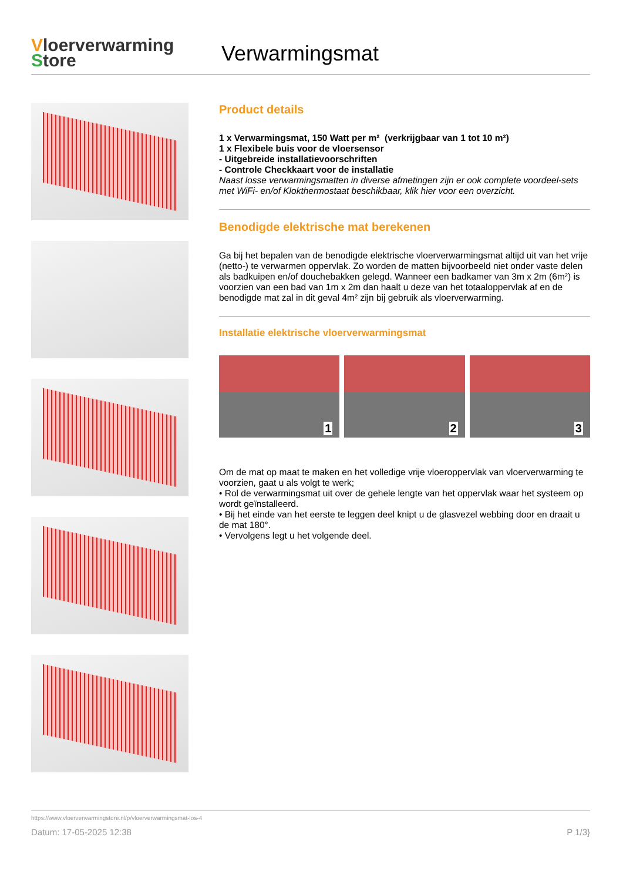Vloerverwarming
Store
Verwarmingsmat
Product details
1 x Verwarmingsmat, 150 Watt per m² (verkrijgbaar van 1 tot 10 m²)
1 x Flexibele buis voor de vloersensor
- Uitgebreide installatievoorschriften
- Controle Checkkaart voor de installatie
Naast losse verwarmingsmatten in diverse afmetingen zijn er ook complete voordeel-sets met WiFi- en/of Klokthermostaat beschikbaar, klik hier voor een overzicht.
Benodigde elektrische mat berekenen
Ga bij het bepalen van de benodigde elektrische vloerverwarmingsmat altijd uit van het vrije (netto-) te verwarmen oppervlak. Zo worden de matten bijvoorbeeld niet onder vaste delen als badkuipen en/of douchebakken gelegd. Wanneer een badkamer van 3m x 2m (6m²) is voorzien van een bad van 1m x 2m dan haalt u deze van het totaaloppervlak af en de benodigde mat zal in dit geval 4m² zijn bij gebruik als vloerverwarming.
Installatie elektrische vloerverwarmingsmat
1
2
3
Om de mat op maat te maken en het volledige vrije vloeroppervlak van vloerverwarming te voorzien, gaat u als volgt te werk;
• Rol de verwarmingsmat uit over de gehele lengte van het oppervlak waar het systeem op wordt geïnstalleerd.
• Bij het einde van het eerste te leggen deel knipt u de glasvezel webbing door en draait u de mat 180°.
• Vervolgens legt u het volgende deel.
https://www.vloerverwarmingstore.nl/p/vloerverwarmingsmat-los-4
Datum: 17-05-2025 12:38 P 1/3}